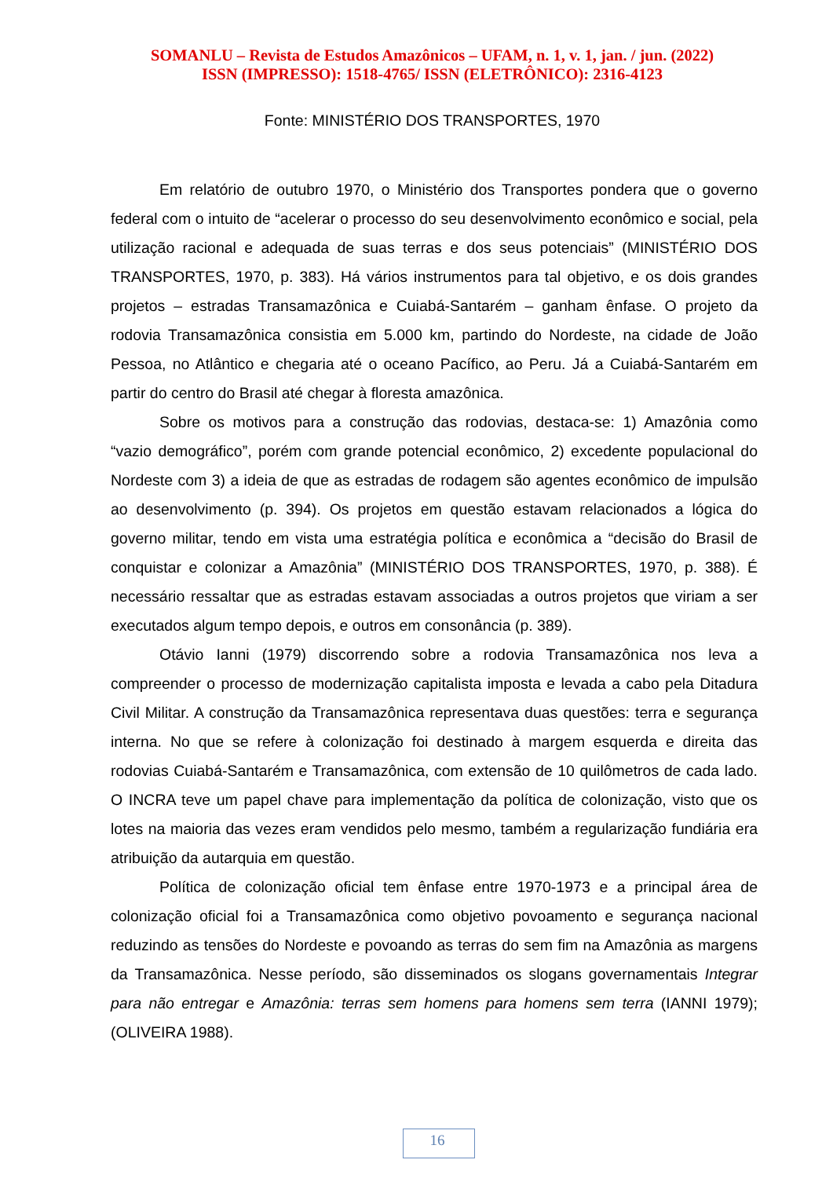SOMANLU – Revista de Estudos Amazônicos – UFAM, n. 1, v. 1, jan. / jun. (2022)
ISSN (IMPRESSO): 1518-4765/ ISSN (ELETRÔNICO): 2316-4123
Fonte: MINISTÉRIO DOS TRANSPORTES, 1970
Em relatório de outubro 1970, o Ministério dos Transportes pondera que o governo federal com o intuito de “acelerar o processo do seu desenvolvimento econômico e social, pela utilização racional e adequada de suas terras e dos seus potenciais” (MINISTÉRIO DOS TRANSPORTES, 1970, p. 383). Há vários instrumentos para tal objetivo, e os dois grandes projetos – estradas Transamazônica e Cuiabá-Santarém – ganham ênfase. O projeto da rodovia Transamazônica consistia em 5.000 km, partindo do Nordeste, na cidade de João Pessoa, no Atlântico e chegaria até o oceano Pacífico, ao Peru. Já a Cuiabá-Santarém em partir do centro do Brasil até chegar à floresta amazônica.
Sobre os motivos para a construção das rodovias, destaca-se: 1) Amazônia como “vazio demográfico”, porém com grande potencial econômico, 2) excedente populacional do Nordeste com 3) a ideia de que as estradas de rodagem são agentes econômico de impulsão ao desenvolvimento (p. 394). Os projetos em questão estavam relacionados a lógica do governo militar, tendo em vista uma estratégia política e econômica a “decisão do Brasil de conquistar e colonizar a Amazônia” (MINISTÉRIO DOS TRANSPORTES, 1970, p. 388). É necessário ressaltar que as estradas estavam associadas a outros projetos que viriam a ser executados algum tempo depois, e outros em consonância (p. 389).
Otávio Ianni (1979) discorrendo sobre a rodovia Transamazônica nos leva a compreender o processo de modernização capitalista imposta e levada a cabo pela Ditadura Civil Militar. A construção da Transamazônica representava duas questões: terra e segurança interna. No que se refere à colonização foi destinado à margem esquerda e direita das rodovias Cuiabá-Santarém e Transamazônica, com extensão de 10 quilômetros de cada lado. O INCRA teve um papel chave para implementação da política de colonização, visto que os lotes na maioria das vezes eram vendidos pelo mesmo, também a regularização fundiária era atribuição da autarquia em questão.
Política de colonização oficial tem ênfase entre 1970-1973 e a principal área de colonização oficial foi a Transamazônica como objetivo povoamento e segurança nacional reduzindo as tensões do Nordeste e povoando as terras do sem fim na Amazônia as margens da Transamazônica. Nesse período, são disseminados os slogans governamentais Integrar para não entregar e Amazônia: terras sem homens para homens sem terra (IANNI 1979); (OLIVEIRA 1988).
16